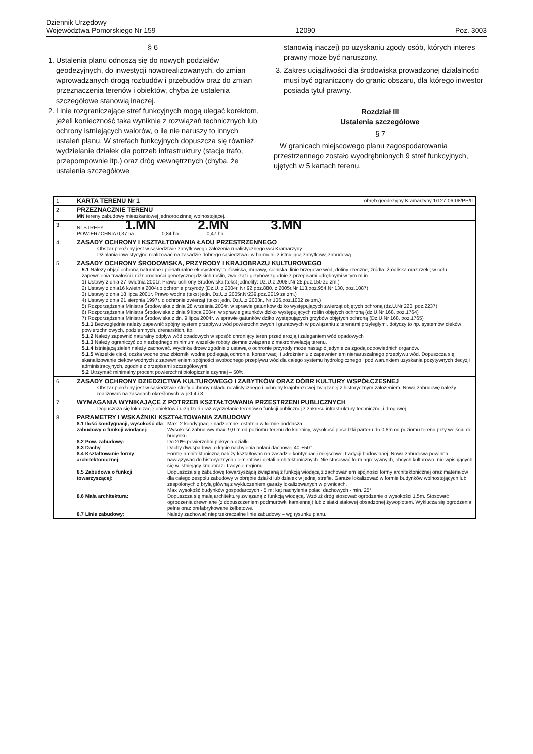Dziennik Urzędowy
Województwa Pomorskiego Nr 159
— 12090 —
Poz. 3003
§ 6
1. Ustalenia planu odnoszą się do nowych podziałów geodezyjnych, do inwestycji noworealizowanych, do zmian wprowadzanych drogą rozbudów i przebudów oraz do zmian przeznaczenia terenów i obiektów, chyba że ustalenia szczegółowe stanowią inaczej.
2. Linie rozgraniczające stref funkcyjnych mogą ulegać korektom, jeżeli konieczność taka wyniknie z rozwiązań technicznych lub ochrony istniejących walorów, o ile nie naruszy to innych ustaleń planu. W strefach funkcyjnych dopuszcza się również wydzielanie działek dla potrzeb infrastruktury (stacje trafo, przepompownie itp.) oraz dróg wewnętrznych (chyba, że ustalenia szczegółowe
stanowią inaczej) po uzyskaniu zgody osób, których interes prawny może być naruszony.
3. Zakres uciążliwości dla środowiska prowadzonej działalności musi być ograniczony do granic obszaru, dla którego inwestor posiada tytuł prawny.
Rozdział III
Ustalenia szczegółowe
§ 7
W granicach miejscowego planu zagospodarowania przestrzennego zostało wyodrębnionych 9 stref funkcyjnych, ujętych w 5 kartach terenu.
| 1. | KARTA TERENU Nr 1 obręb geodezyjny Kramarzyny 1/127-06-08/PP/II |
| 2. | PRZEZNACZNIE TERENU MN tereny zabudowy mieszkaniowej jednorodzinnej wolnostojącej. |
| 3. | Nr STREFY 1.MN 2.MN 3.MN POWIERZCHNIA 0,37 ha 0,84 ha 0,47 ha |
| 4. | ZASADY OCHRONY I KSZTAŁTOWANIA ŁADU PRZESTRZENNEGO Obszar położony jest w sąsiedztwie zabytkowego założenia ruralistycznego wsi Kramarzyny. Działania inwestycyjne realizować na zasadzie dobrego sąsiedztwa i w harmonii z istniejącą zabytkową zabudową . |
| 5. | ZASADY OCHRONY ŚRODOWISKA, PRZYRODY I KRAJOBRAZU KULTUROWEGO 5.1 Należy objąć ochroną naturalne i półnaturalne ekosystemy: torfowiska, murawy, solniska, linie brzegowe wód, doliny rzeczne, źródła, źródliska oraz rzeki; w celu zapewnienia trwałości i różnorodności genetycznej dzikich roślin, zwierząt i grzybów zgodnie z przepisami odrębnymi w tym m.in. 1) Ustawy z dnia 27 kwietnia 2001r. Prawo ochrony Środowiska (tekst jednolity: Dz.U.z 2008r.Nr 25,poz.150 ze zm.) 2) Ustawy z dnia16 kwietnia 2004r.o ochronie przyrody (Dz.U. z 2004r. Nr 92,poz.880, z 2005r.Nr 113,poz.954,Nr 130, poz.1087) 3) Ustawy z dnia 18 lipca 2001r. Prawo wodne (tekst jedn. Dz.U.z 2005r.Nr239,poz.2019 ze zm.) 4) Ustawy z dnia 21 sierpnia 1997r. o ochronie zwierząt (tekst jedn. Dz.U.z 2003r., Nr 106,poz.1002 ze zm.) 5) Rozporządzenia Ministra Środowiska z dnia 28 września 2004r. w sprawie gatunków dziko występujących zwierząt objętych ochroną (dz.U.Nr 220, poz.2237) 6) Rozporządzenia Ministra Środowiska z dnia 9 lipca 2004r. w sprawie gatunków dziko występujących roślin objętych ochroną (dz.U.Nr 168, poz.1764) 7) Rozporządzenia Ministra Środowiska z dn. 9 lipca 2004r. w sprawie gatunków dziko występujących grzybów objętych ochroną (Dz.U.Nr 168, poz.1765) 5.1.1 Bezwzględnie należy zapewnić spójny system przepływu wód powierzchniowych i gruntowych w powiązaniu z terenami przyległymi, dotyczy to np. systemów cieków powierzchniowych, podziemnych, drenarskich, itp. 5.1.2 Należy zapewnić naturalny odpływ wód opadowych w sposób chroniący teren przed erozją i zaleganiem wód opadowych 5.1.3 Należy ograniczyć do niezbędnego minimum wszelkie roboty ziemne związane z makroniwelacją terenu. 5.1.4 Istniejącą zieleń należy zachować. Wycinka drzew zgodnie z ustawą o ochronie przyrody może nastąpić jedynie za zgodą odpowiednich organów. 5.1.5 Wszelkie cieki, oczka wodne oraz zbiorniki wodne podlegają ochronie, konserwacji i udrożnieniu z zapewnieniem nienaruszalnego przepływu wód. Dopuszcza się skanalizowanie cieków wodnych z zapewnieniem spójności swobodnego przepływu wód dla całego systemu hydrologicznego i pod warunkiem uzyskania pozytywnych decyzji administracyjnych, zgodnie z przepisami szczegółowymi. 5.2 Utrzymać minimalny procent powierzchni biologicznie czynnej – 50%. |
| 6. | ZASADY OCHRONY DZIEDZICTWA KULTUROWEGO I ZABYTKÓW ORAZ DÓBR KULTURY WSPÓŁCZESNEJ Obszar położony jest w sąsiedztwie strefy ochrony układu ruralistycznego i ochrony krajobrazowej związanej z historycznym założeniem. Nową zabudowę należy realizować na zasadach określonych w pkt 4 i 8 |
| 7. | WYMAGANIA WYNIKAJĄCE Z POTRZEB KSZTAŁTOWANIA PRZESTRZENI PUBLICZNYCH Dopuszcza się lokalizację obiektów i urządzeń oraz wydzielanie terenów o funkcji publicznej z zakresu infrastruktury technicznej i drogowej |
| 8. | PARAMETRY I WSKAŹNIKI KSZTAŁTOWANIA ZABUDOWY 8.1 Ilość kondygnacji, wysokość dla zabudowy o funkcji wiodącej: Max. 2 kondygnacje nadziemne, ostatnia w formie poddasza Wysokość zabudowy max. 9,0 m od poziomu terenu do kalenicy, wysokość posadzki parteru do 0,6m od poziomu terenu przy wejściu do budynku. 8.2 Pow. zabudowy: Do 20% powierzchni pokrycia działki. 8.3 Dachy Dachy dwuspadowe o kącie nachylenia połaci dachowej 40°÷50° 8.4 Kształtowanie formy architektonicznej: Formę architektoniczną należy kształtować na zasadzie kontynuacji miejscowej tradycji budowlanej. Nowa zabudowa powinna nawiązywać do historycznych elementów i detali architektonicznych. Nie stosować form agresywnych, obcych kulturowo, nie wpisujących się w istniejący krajobraz i tradycje regionu. 8.5 Zabudowa o funkcji towarzyszącej: Dopuszcza się zabudowę towarzyszącą związaną z funkcją wiodącą z zachowaniem spójności formy architektonicznej oraz materiałów dla całego zespołu zabudowy w obrębie działki lub działek w jednej strefie. Garaże lokalizować w formie budynków wolnostojących lub zespolonych z bryłą główną z wykluczeniem garaży lokalizowanych w piwnicach. Max wysokość budynków gospodarczych - 5 m; kąt nachylenia połaci dachowych - min. 25° 8.6 Mała architektura: Dopuszcza się małą architekturę związaną z funkcją wiodącą. Wzdłuż dróg stosować ogrodzenie o wysokości 1,5m. Stosować ogrodzenia drewniane (z dopuszczeniem podmurówki kamiennej) lub z siatki stalowej obsadzonej żywopłotem. Wyklucza się ogrodzenia pełne oraz prefabrykowane żelbetowe. 8.7 Linie zabudowy: Należy zachować nieprzekraczalne linie zabudowy – wg rysunku planu. |